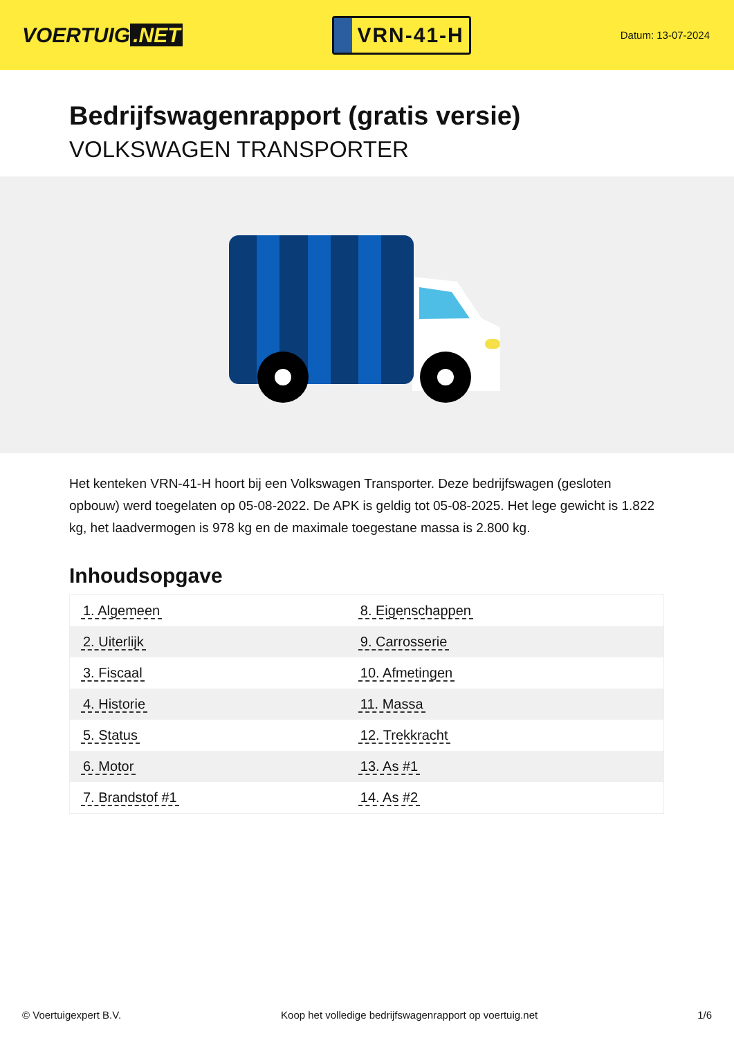VOERTUIG.NET
VRN-41-H
Datum: 13-07-2024
Bedrijfswagenrapport (gratis versie)
VOLKSWAGEN TRANSPORTER
Het kenteken VRN-41-H hoort bij een Volkswagen Transporter. Deze bedrijfswagen (gesloten opbouw) werd toegelaten op 05-08-2022. De APK is geldig tot 05-08-2025. Het lege gewicht is 1.822 kg, het laadvermogen is 978 kg en de maximale toegestane massa is 2.800 kg.
Inhoudsopgave
| 1. Algemeen | 8. Eigenschappen |
| 2. Uiterlijk | 9. Carrosserie |
| 3. Fiscaal | 10. Afmetingen |
| 4. Historie | 11. Massa |
| 5. Status | 12. Trekkracht |
| 6. Motor | 13. As #1 |
| 7. Brandstof #1 | 14. As #2 |
© Voertuigexpert B.V. Koop het volledige bedrijfswagenrapport op voertuig.net
1/6